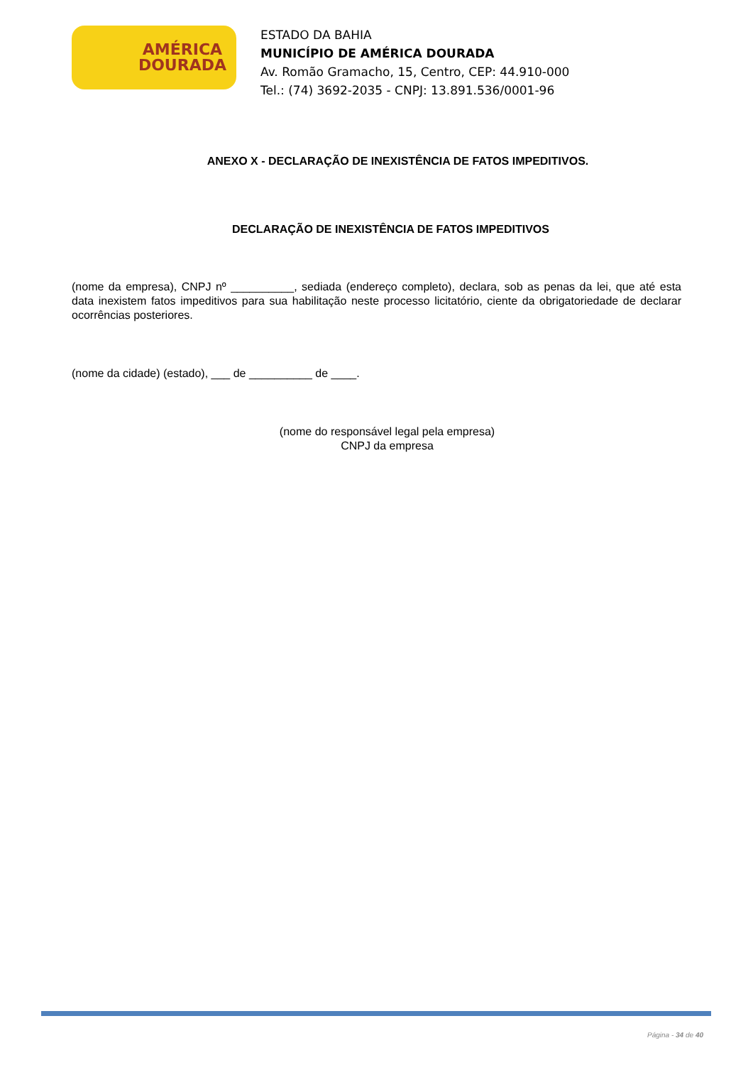AMÉRICA
DOURADA
ESTADO DA BAHIA
MUNICÍPIO DE AMÉRICA DOURADA
Av. Romão Gramacho, 15, Centro, CEP: 44.910-000
Tel.: (74) 3692-2035 - CNPJ: 13.891.536/0001-96
ANEXO X - DECLARAÇÃO DE INEXISTÊNCIA DE FATOS IMPEDITIVOS.
DECLARAÇÃO DE INEXISTÊNCIA DE FATOS IMPEDITIVOS
(nome da empresa), CNPJ nº __________, sediada (endereço completo), declara, sob as penas da lei, que até esta data inexistem fatos impeditivos para sua habilitação neste processo licitatório, ciente da obrigatoriedade de declarar ocorrências posteriores.
(nome da cidade) (estado), ___ de __________ de ____.
(nome do responsável legal pela empresa)
CNPJ da empresa
Página - 34 de 40